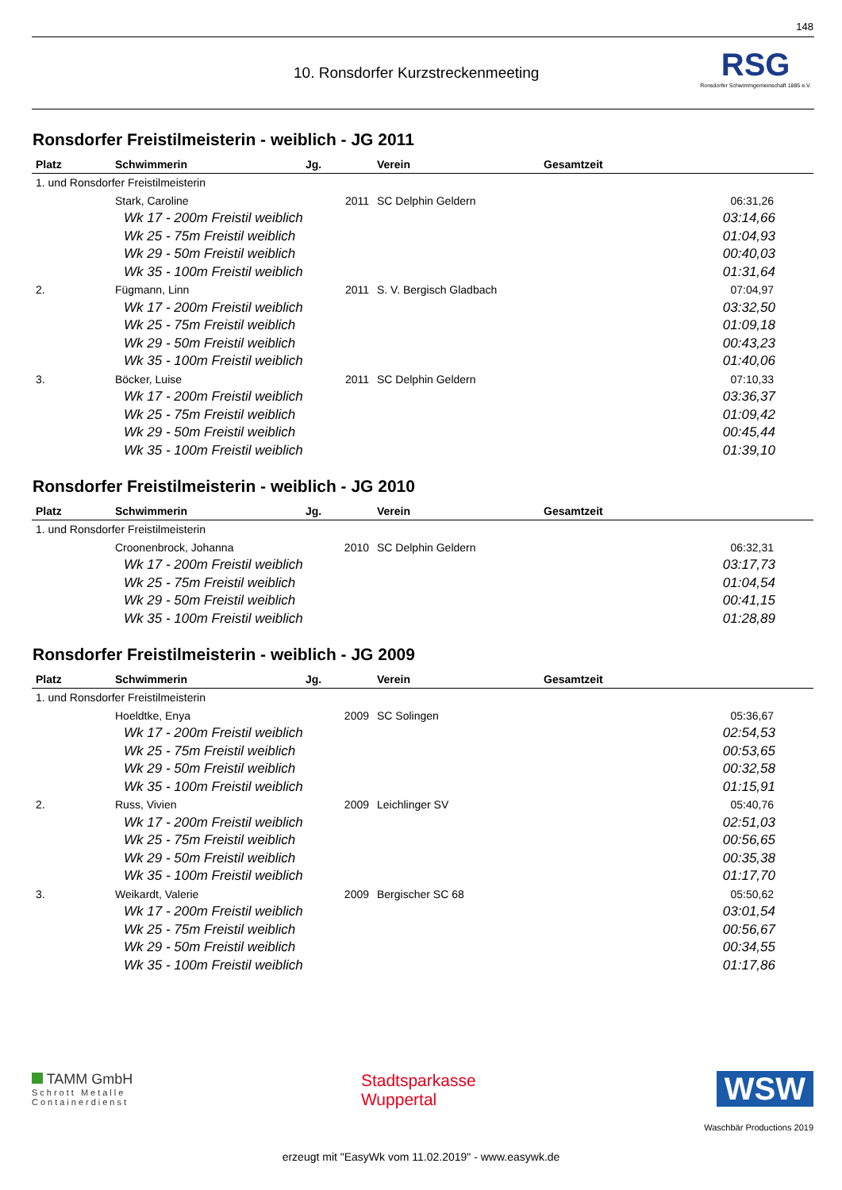148
10. Ronsdorfer Kurzstreckenmeeting
RSG
Ronsdorfer Schwimmgemeinschaft 1885 e.V.
Ronsdorfer Freistilmeisterin - weiblich - JG 2011
| Platz | Schwimmerin | Jg. | Verein | Gesamtzeit |
| --- | --- | --- | --- | --- |
| 1. und Ronsdorfer Freistilmeisterin | | | | |
| | Stark, Caroline | 2011 | SC Delphin Geldern | 06:31,26 |
| Wk 17 - 200m Freistil weiblich | | | | 03:14,66 |
| Wk 25 - 75m Freistil weiblich | | | | 01:04,93 |
| Wk 29 - 50m Freistil weiblich | | | | 00:40,03 |
| Wk 35 - 100m Freistil weiblich | | | | 01:31,64 |
| 2. | Fügmann, Linn | 2011 | S. V. Bergisch Gladbach | 07:04,97 |
| Wk 17 - 200m Freistil weiblich | | | | 03:32,50 |
| Wk 25 - 75m Freistil weiblich | | | | 01:09,18 |
| Wk 29 - 50m Freistil weiblich | | | | 00:43,23 |
| Wk 35 - 100m Freistil weiblich | | | | 01:40,06 |
| 3. | Böcker, Luise | 2011 | SC Delphin Geldern | 07:10,33 |
| Wk 17 - 200m Freistil weiblich | | | | 03:36,37 |
| Wk 25 - 75m Freistil weiblich | | | | 01:09,42 |
| Wk 29 - 50m Freistil weiblich | | | | 00:45,44 |
| Wk 35 - 100m Freistil weiblich | | | | 01:39,10 |
Ronsdorfer Freistilmeisterin - weiblich - JG 2010
| Platz | Schwimmerin | Jg. | Verein | Gesamtzeit |
| --- | --- | --- | --- | --- |
| 1. und Ronsdorfer Freistilmeisterin | | | | |
| | Croonenbrock, Johanna | 2010 | SC Delphin Geldern | 06:32,31 |
| Wk 17 - 200m Freistil weiblich | | | | 03:17,73 |
| Wk 25 - 75m Freistil weiblich | | | | 01:04,54 |
| Wk 29 - 50m Freistil weiblich | | | | 00:41,15 |
| Wk 35 - 100m Freistil weiblich | | | | 01:28,89 |
Ronsdorfer Freistilmeisterin - weiblich - JG 2009
| Platz | Schwimmerin | Jg. | Verein | Gesamtzeit |
| --- | --- | --- | --- | --- |
| 1. und Ronsdorfer Freistilmeisterin | | | | |
| | Hoeldtke, Enya | 2009 | SC Solingen | 05:36,67 |
| Wk 17 - 200m Freistil weiblich | | | | 02:54,53 |
| Wk 25 - 75m Freistil weiblich | | | | 00:53,65 |
| Wk 29 - 50m Freistil weiblich | | | | 00:32,58 |
| Wk 35 - 100m Freistil weiblich | | | | 01:15,91 |
| 2. | Russ, Vivien | 2009 | Leichlinger SV | 05:40,76 |
| Wk 17 - 200m Freistil weiblich | | | | 02:51,03 |
| Wk 25 - 75m Freistil weiblich | | | | 00:56,65 |
| Wk 29 - 50m Freistil weiblich | | | | 00:35,38 |
| Wk 35 - 100m Freistil weiblich | | | | 01:17,70 |
| 3. | Weikardt, Valerie | 2009 | Bergischer SC 68 | 05:50,62 |
| Wk 17 - 200m Freistil weiblich | | | | 03:01,54 |
| Wk 25 - 75m Freistil weiblich | | | | 00:56,67 |
| Wk 29 - 50m Freistil weiblich | | | | 00:34,55 |
| Wk 35 - 100m Freistil weiblich | | | | 01:17,86 |
TAMM GmbH
Schrott Metalle
Containerdienst
Stadtsparkasse
Wuppertal
WSW
Waschbär Productions 2019
erzeugt mit "EasyWk vom 11.02.2019" - www.easywk.de